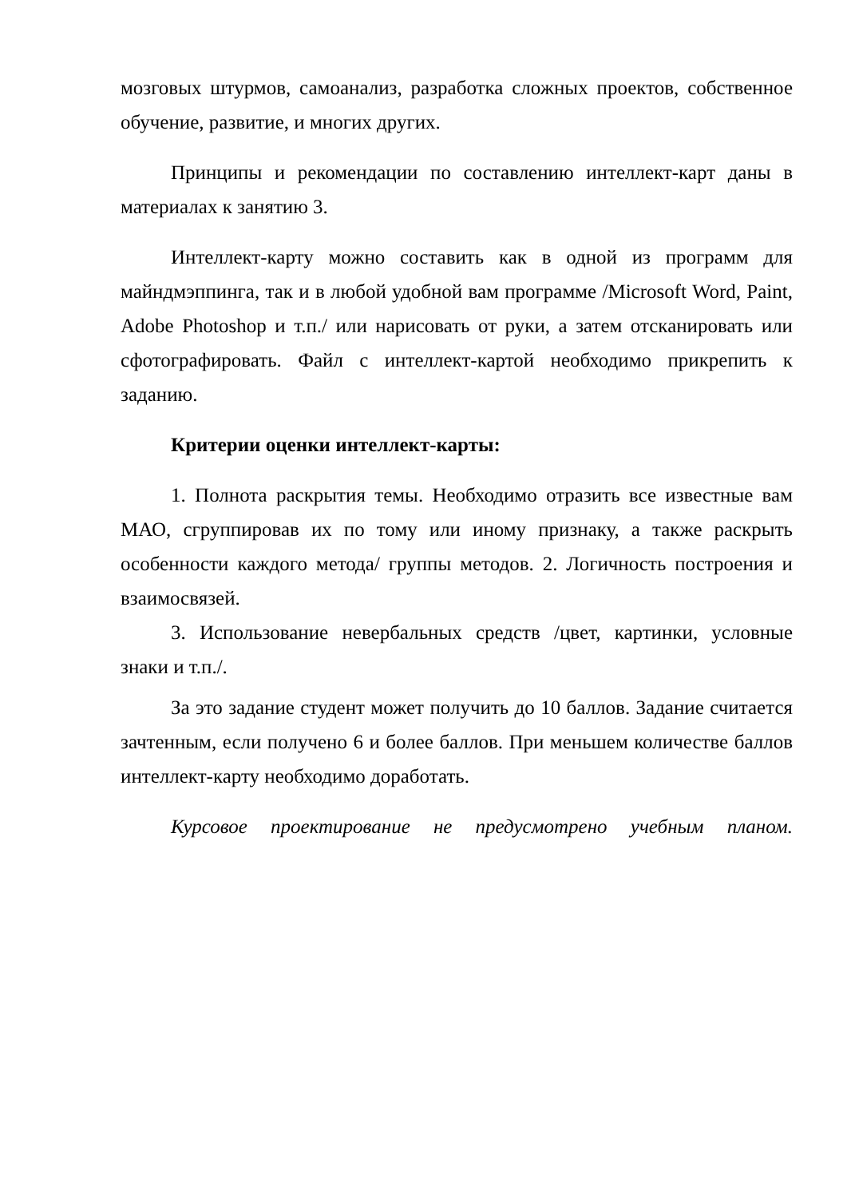мозговых штурмов, самоанализ, разработка сложных проектов, собственное обучение, развитие, и многих других.
Принципы и рекомендации по составлению интеллект-карт даны в материалах к занятию 3.
Интеллект-карту можно составить как в одной из программ для майндмэппинга, так и в любой удобной вам программе /Microsoft Word, Paint, Adobe Photoshop и т.п./ или нарисовать от руки, а затем отсканировать или сфотографировать. Файл с интеллект-картой необходимо прикрепить к заданию.
Критерии оценки интеллект-карты:
1. Полнота раскрытия темы. Необходимо отразить все известные вам МАО, сгруппировав их по тому или иному признаку, а также раскрыть особенности каждого метода/ группы методов. 2. Логичность построения и взаимосвязей.
3. Использование невербальных средств /цвет, картинки, условные знаки и т.п./.
За это задание студент может получить до 10 баллов. Задание считается зачтенным, если получено 6 и более баллов. При меньшем количестве баллов интеллект-карту необходимо доработать.
Курсовое проектирование не предусмотрено учебным планом.